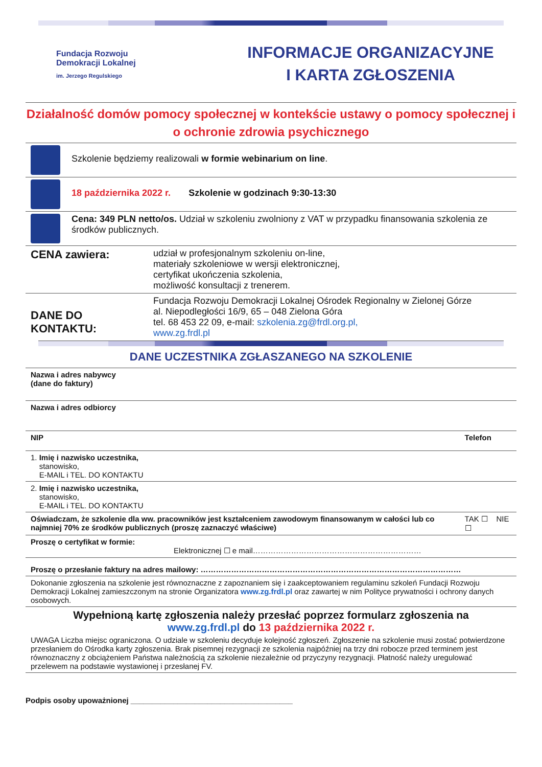Fundacja Rozwoju
Demokracji Lokalnej
im. Jerzego Regulskiego
INFORMACJE ORGANIZACYJNE
I KARTA ZGŁOSZENIA
Działalność domów pomocy społecznej w kontekście ustawy o pomocy społecznej i o ochronie zdrowia psychicznego
| | Szkolenie będziemy realizowali w formie webinarium on line . |
| | 18 października 2022 r. Szkolenie w godzinach 9:30-13:30 |
| | Cena: 349 PLN netto/os. Udział w szkoleniu zwolniony z VAT w przypadku finansowania szkolenia ze środków publicznych. |
| CENA zawiera: | udział w profesjonalnym szkoleniu on-line, materiały szkoleniowe w wersji elektronicznej, certyfikat ukończenia szkolenia, możliwość konsultacji z trenerem. |
| DANE DO KONTAKTU: | Fundacja Rozwoju Demokracji Lokalnej Ośrodek Regionalny w Zielonej Górze al. Niepodległości 16/9, 65 – 048 Zielona Góra tel. 68 453 22 09, e-mail: szkolenia.zg@frdl.org.pl, www.zg.frdl.pl |
DANE UCZESTNIKA ZGŁASZANEGO NA SZKOLENIE
| Nazwa i adres nabywcy (dane do faktury) | | |
| Nazwa i adres odbiorcy | | |
| NIP | Telefon | |
| 1. Imię i nazwisko uczestnika, stanowisko, E-MAIL i TEL. DO KONTAKTU | | |
| 2. Imię i nazwisko uczestnika, stanowisko, E-MAIL i TEL. DO KONTAKTU | | |
| Oświadczam, że szkolenie dla ww. pracowników jest kształceniem zawodowym finansowanym w całości lub co najmniej 70% ze środków publicznych (proszę zaznaczyć właściwe) | | TAK ☐ NIE ☐ |
| Proszę o certyfikat w formie: Elektronicznej ☐ e mail………………………………………………………… | | |
| Proszę o przesłanie faktury na adres mailowy: ………………………………………………………………………………………… | | |
| Dokonanie zgłoszenia na szkolenie jest równoznaczne z zapoznaniem się i zaakceptowaniem regulaminu szkoleń Fundacji Rozwoju Demokracji Lokalnej zamieszczonym na stronie Organizatora www.zg.frdl.pl oraz zawartej w nim Polityce prywatności i ochrony danych osobowych. | | |
Wypełnioną kartę zgłoszenia należy przesłać poprzez formularz zgłoszenia na
www.zg.frdl.pl do 13 października 2022 r.
UWAGA Liczba miejsc ograniczona. O udziale w szkoleniu decyduje kolejność zgłoszeń. Zgłoszenie na szkolenie musi zostać potwierdzone przesłaniem do Ośrodka karty zgłoszenia. Brak pisemnej rezygnacji ze szkolenia najpóźniej na trzy dni robocze przed terminem jest równoznaczny z obciążeniem Państwa należnością za szkolenie niezależnie od przyczyny rezygnacji. Płatność należy uregulować przelewem na podstawie wystawionej i przesłanej FV.
Podpis osoby upoważnionej ______________________________________